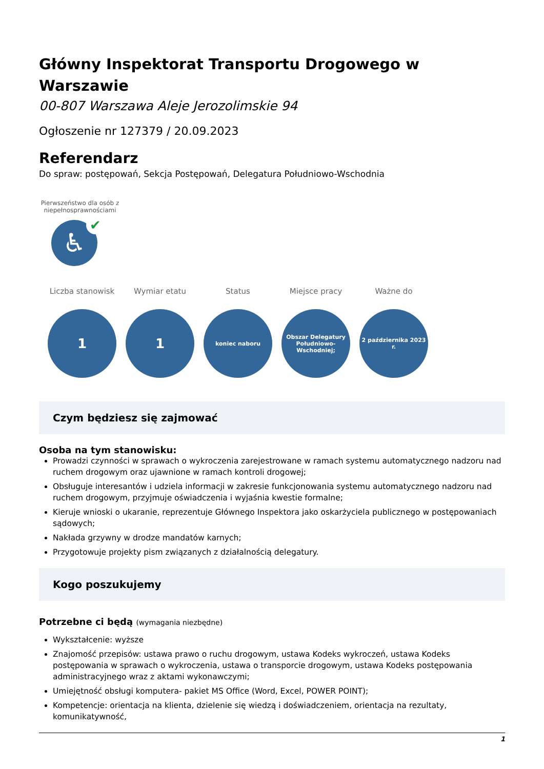Główny Inspektorat Transportu Drogowego w Warszawie
00-807 Warszawa Aleje Jerozolimskie 94
Ogłoszenie nr 127379 / 20.09.2023
Referendarz
Do spraw: postępowań, Sekcja Postępowań, Delegatura Południowo-Wschodnia
Pierwszeństwo dla osób z niepełnosprawnościami
♿ ✔
Liczba stanowisk
1
Wymiar etatu
1
Status
koniec naboru
Miejsce pracy
Obszar Delegatury Południowo-Wschodniej;
Ważne do
2 października 2023 r.
Czym będziesz się zajmować
Osoba na tym stanowisku:
Prowadzi czynności w sprawach o wykroczenia zarejestrowane w ramach systemu automatycznego nadzoru nad ruchem drogowym oraz ujawnione w ramach kontroli drogowej;
Obsługuje interesantów i udziela informacji w zakresie funkcjonowania systemu automatycznego nadzoru nad ruchem drogowym, przyjmuje oświadczenia i wyjaśnia kwestie formalne;
Kieruje wnioski o ukaranie, reprezentuje Głównego Inspektora jako oskarżyciela publicznego w postępowaniach sądowych;
Nakłada grzywny w drodze mandatów karnych;
Przygotowuje projekty pism związanych z działalnością delegatury.
Kogo poszukujemy
Potrzebne ci będą (wymagania niezbędne)
Wykształcenie: wyższe
Znajomość przepisów: ustawa prawo o ruchu drogowym, ustawa Kodeks wykroczeń, ustawa Kodeks postępowania w sprawach o wykroczenia, ustawa o transporcie drogowym, ustawa Kodeks postępowania administracyjnego wraz z aktami wykonawczymi;
Umiejętność obsługi komputera- pakiet MS Office (Word, Excel, POWER POINT);
Kompetencje: orientacja na klienta, dzielenie się wiedzą i doświadczeniem, orientacja na rezultaty, komunikatywność,
1